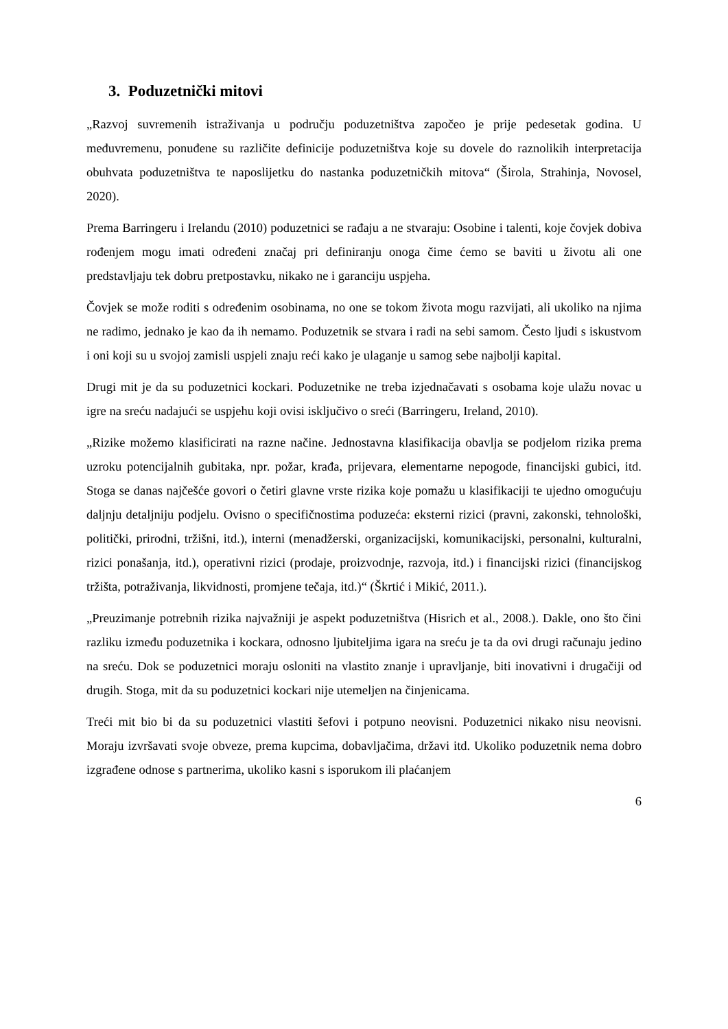3. Poduzetnički mitovi
„Razvoj suvremenih istraživanja u području poduzetništva započeo je prije pedesetak godina. U međuvremenu, ponuđene su različite definicije poduzetništva koje su dovele do raznolikih interpretacija obuhvata poduzetništva te naposlijetku do nastanka poduzetničkih mitova“ (Širola, Strahinja, Novosel, 2020).
Prema Barringeru i Irelandu (2010) poduzetnici se rađaju a ne stvaraju: Osobine i talenti, koje čovjek dobiva rođenjem mogu imati određeni značaj pri definiranju onoga čime ćemo se baviti u životu ali one predstavljaju tek dobru pretpostavku, nikako ne i garanciju uspjeha.
Čovjek se može roditi s određenim osobinama, no one se tokom života mogu razvijati, ali ukoliko na njima ne radimo, jednako je kao da ih nemamo. Poduzetnik se stvara i radi na sebi samom. Često ljudi s iskustvom i oni koji su u svojoj zamisli uspjeli znaju reći kako je ulaganje u samog sebe najbolji kapital.
Drugi mit je da su poduzetnici kockari. Poduzetnike ne treba izjednačavati s osobama koje ulažu novac u igre na sreću nadajući se uspjehu koji ovisi isključivo o sreći (Barringeru, Ireland, 2010).
„Rizike možemo klasificirati na razne načine. Jednostavna klasifikacija obavlja se podjelom rizika prema uzroku potencijalnih gubitaka, npr. požar, krađa, prijevara, elementarne nepogode, financijski gubici, itd. Stoga se danas najčešće govori o četiri glavne vrste rizika koje pomažu u klasifikaciji te ujedno omogućuju daljnju detaljniju podjelu. Ovisno o specifičnostima poduzeća: eksterni rizici (pravni, zakonski, tehnološki, politički, prirodni, tržišni, itd.), interni (menadžerski, organizacijski, komunikacijski, personalni, kulturalni, rizici ponašanja, itd.), operativni rizici (prodaje, proizvodnje, razvoja, itd.) i financijski rizici (financijskog tržišta, potraživanja, likvidnosti, promjene tečaja, itd.)“ (Škrtić i Mikić, 2011.).
„Preuzimanje potrebnih rizika najvažniji je aspekt poduzetništva (Hisrich et al., 2008.). Dakle, ono što čini razliku između poduzetnika i kockara, odnosno ljubiteljima igara na sreću je ta da ovi drugi računaju jedino na sreću. Dok se poduzetnici moraju osloniti na vlastito znanje i upravljanje, biti inovativni i drugačiji od drugih. Stoga, mit da su poduzetnici kockari nije utemeljen na činjenicama.
Treći mit bio bi da su poduzetnici vlastiti šefovi i potpuno neovisni. Poduzetnici nikako nisu neovisni. Moraju izvršavati svoje obveze, prema kupcima, dobavljačima, državi itd. Ukoliko poduzetnik nema dobro izgrađene odnose s partnerima, ukoliko kasni s isporukom ili plaćanjem
6